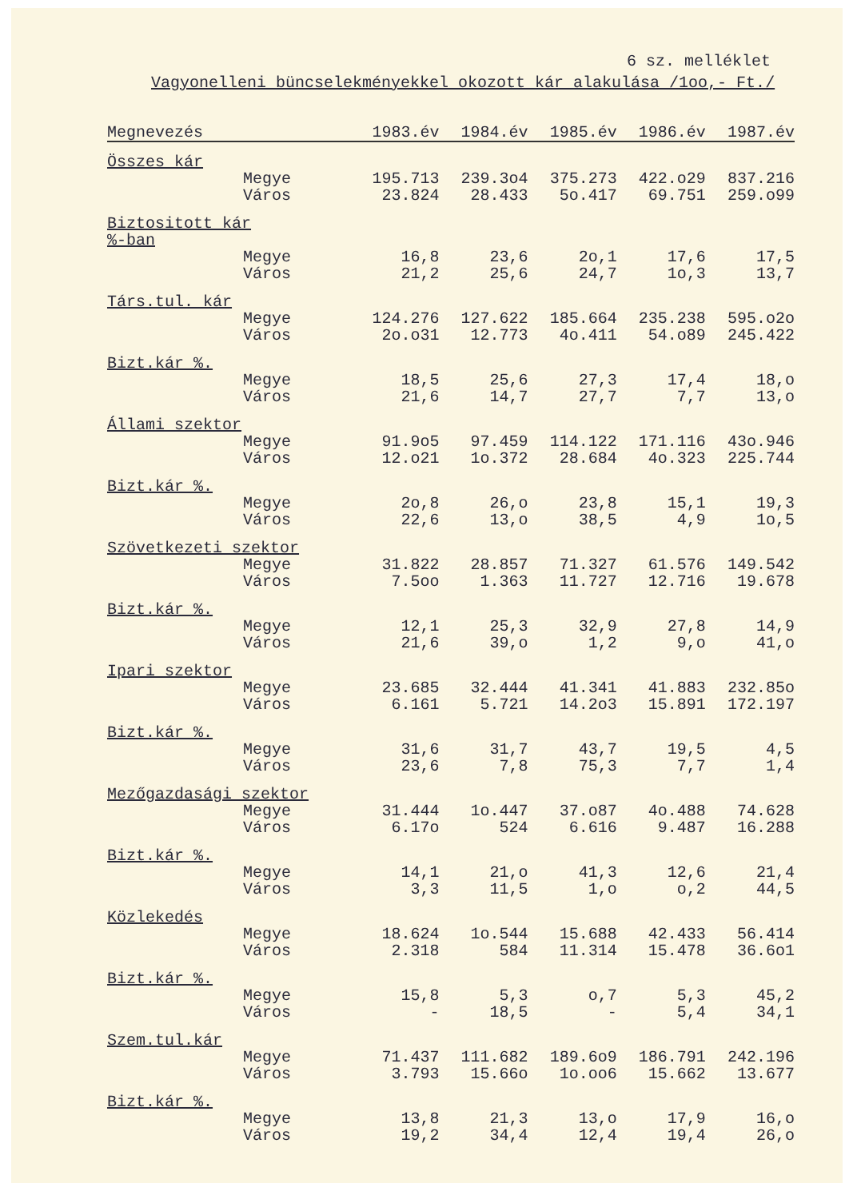6 sz. melléklet
Vagyonelleni büncselekményekkel okozott kár alakulása /1oo,- Ft./
| Megnevezés | 1983.év | 1984.év | 1985.év | 1986.év | 1987.év |
| --- | --- | --- | --- | --- | --- |
| Összes kár | | | | | |
| Megye | 195.713 | 239.3o4 | 375.273 | 422.o29 | 837.216 |
| Város | 23.824 | 28.433 | 5o.417 | 69.751 | 259.o99 |
| Biztositott kár %-ban | | | | | |
| Megye | 16,8 | 23,6 | 2o,1 | 17,6 | 17,5 |
| Város | 21,2 | 25,6 | 24,7 | 1o,3 | 13,7 |
| Társ.tul. kár | | | | | |
| Megye | 124.276 | 127.622 | 185.664 | 235.238 | 595.o2o |
| Város | 2o.o31 | 12.773 | 4o.411 | 54.o89 | 245.422 |
| Bizt.kár %. | | | | | |
| Megye | 18,5 | 25,6 | 27,3 | 17,4 | 18,o |
| Város | 21,6 | 14,7 | 27,7 | 7,7 | 13,o |
| Állami szektor | | | | | |
| Megye | 91.9o5 | 97.459 | 114.122 | 171.116 | 43o.946 |
| Város | 12.o21 | 1o.372 | 28.684 | 4o.323 | 225.744 |
| Bizt.kár %. | | | | | |
| Megye | 2o,8 | 26,o | 23,8 | 15,1 | 19,3 |
| Város | 22,6 | 13,o | 38,5 | 4,9 | 1o,5 |
| Szövetkezeti szektor | | | | | |
| Megye | 31.822 | 28.857 | 71.327 | 61.576 | 149.542 |
| Város | 7.5oo | 1.363 | 11.727 | 12.716 | 19.678 |
| Bizt.kár %. | | | | | |
| Megye | 12,1 | 25,3 | 32,9 | 27,8 | 14,9 |
| Város | 21,6 | 39,o | 1,2 | 9,o | 41,o |
| Ipari szektor | | | | | |
| Megye | 23.685 | 32.444 | 41.341 | 41.883 | 232.85o |
| Város | 6.161 | 5.721 | 14.2o3 | 15.891 | 172.197 |
| Bizt.kár %. | | | | | |
| Megye | 31,6 | 31,7 | 43,7 | 19,5 | 4,5 |
| Város | 23,6 | 7,8 | 75,3 | 7,7 | 1,4 |
| Mezőgazdasági szektor | | | | | |
| Megye | 31.444 | 1o.447 | 37.o87 | 4o.488 | 74.628 |
| Város | 6.17o | 524 | 6.616 | 9.487 | 16.288 |
| Bizt.kár %. | | | | | |
| Megye | 14,1 | 21,o | 41,3 | 12,6 | 21,4 |
| Város | 3,3 | 11,5 | 1,o | o,2 | 44,5 |
| Közlekedés | | | | | |
| Megye | 18.624 | 1o.544 | 15.688 | 42.433 | 56.414 |
| Város | 2.318 | 584 | 11.314 | 15.478 | 36.6o1 |
| Bizt.kár %. | | | | | |
| Megye | 15,8 | 5,3 | o,7 | 5,3 | 45,2 |
| Város | - | 18,5 | - | 5,4 | 34,1 |
| Szem.tul.kár | | | | | |
| Megye | 71.437 | 111.682 | 189.6o9 | 186.791 | 242.196 |
| Város | 3.793 | 15.66o | 1o.oo6 | 15.662 | 13.677 |
| Bizt.kár %. | | | | | |
| Megye | 13,8 | 21,3 | 13,o | 17,9 | 16,o |
| Város | 19,2 | 34,4 | 12,4 | 19,4 | 26,o |